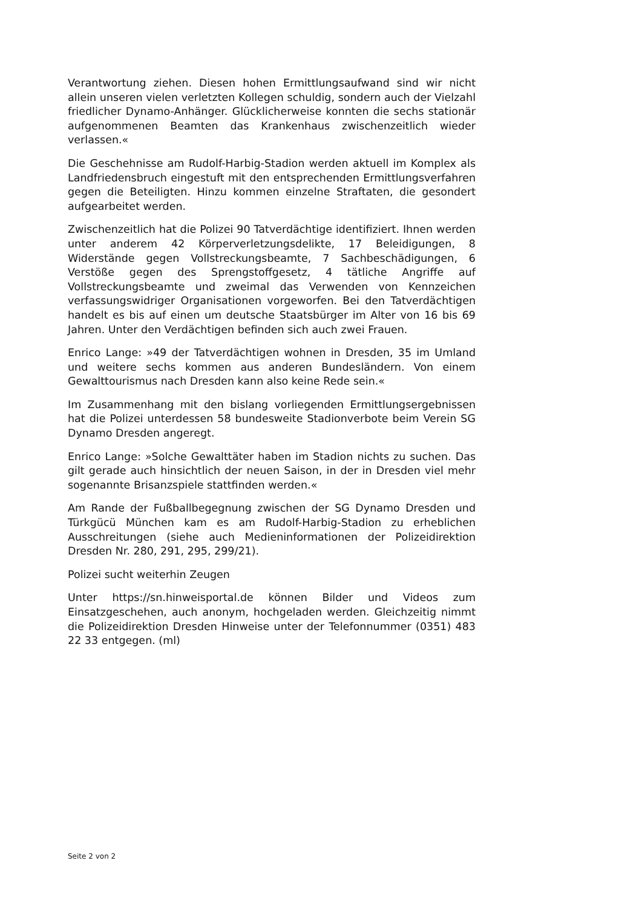Verantwortung ziehen. Diesen hohen Ermittlungsaufwand sind wir nicht allein unseren vielen verletzten Kollegen schuldig, sondern auch der Vielzahl friedlicher Dynamo-Anhänger. Glücklicherweise konnten die sechs stationär aufgenommenen Beamten das Krankenhaus zwischenzeitlich wieder verlassen.«
Die Geschehnisse am Rudolf-Harbig-Stadion werden aktuell im Komplex als Landfriedensbruch eingestuft mit den entsprechenden Ermittlungsverfahren gegen die Beteiligten. Hinzu kommen einzelne Straftaten, die gesondert aufgearbeitet werden.
Zwischenzeitlich hat die Polizei 90 Tatverdächtige identifiziert. Ihnen werden unter anderem 42 Körperverletzungsdelikte, 17 Beleidigungen, 8 Widerstände gegen Vollstreckungsbeamte, 7 Sachbeschädigungen, 6 Verstöße gegen des Sprengstoffgesetz, 4 tätliche Angriffe auf Vollstreckungsbeamte und zweimal das Verwenden von Kennzeichen verfassungswidriger Organisationen vorgeworfen. Bei den Tatverdächtigen handelt es bis auf einen um deutsche Staatsbürger im Alter von 16 bis 69 Jahren. Unter den Verdächtigen befinden sich auch zwei Frauen.
Enrico Lange: »49 der Tatverdächtigen wohnen in Dresden, 35 im Umland und weitere sechs kommen aus anderen Bundesländern. Von einem Gewalttourismus nach Dresden kann also keine Rede sein.«
Im Zusammenhang mit den bislang vorliegenden Ermittlungsergebnissen hat die Polizei unterdessen 58 bundesweite Stadionverbote beim Verein SG Dynamo Dresden angeregt.
Enrico Lange: »Solche Gewalttäter haben im Stadion nichts zu suchen. Das gilt gerade auch hinsichtlich der neuen Saison, in der in Dresden viel mehr sogenannte Brisanzspiele stattfinden werden.«
Am Rande der Fußballbegegnung zwischen der SG Dynamo Dresden und Türkgücü München kam es am Rudolf-Harbig-Stadion zu erheblichen Ausschreitungen (siehe auch Medieninformationen der Polizeidirektion Dresden Nr. 280, 291, 295, 299/21).
Polizei sucht weiterhin Zeugen
Unter https://sn.hinweisportal.de können Bilder und Videos zum Einsatzgeschehen, auch anonym, hochgeladen werden. Gleichzeitig nimmt die Polizeidirektion Dresden Hinweise unter der Telefonnummer (0351) 483 22 33 entgegen. (ml)
Seite 2 von 2